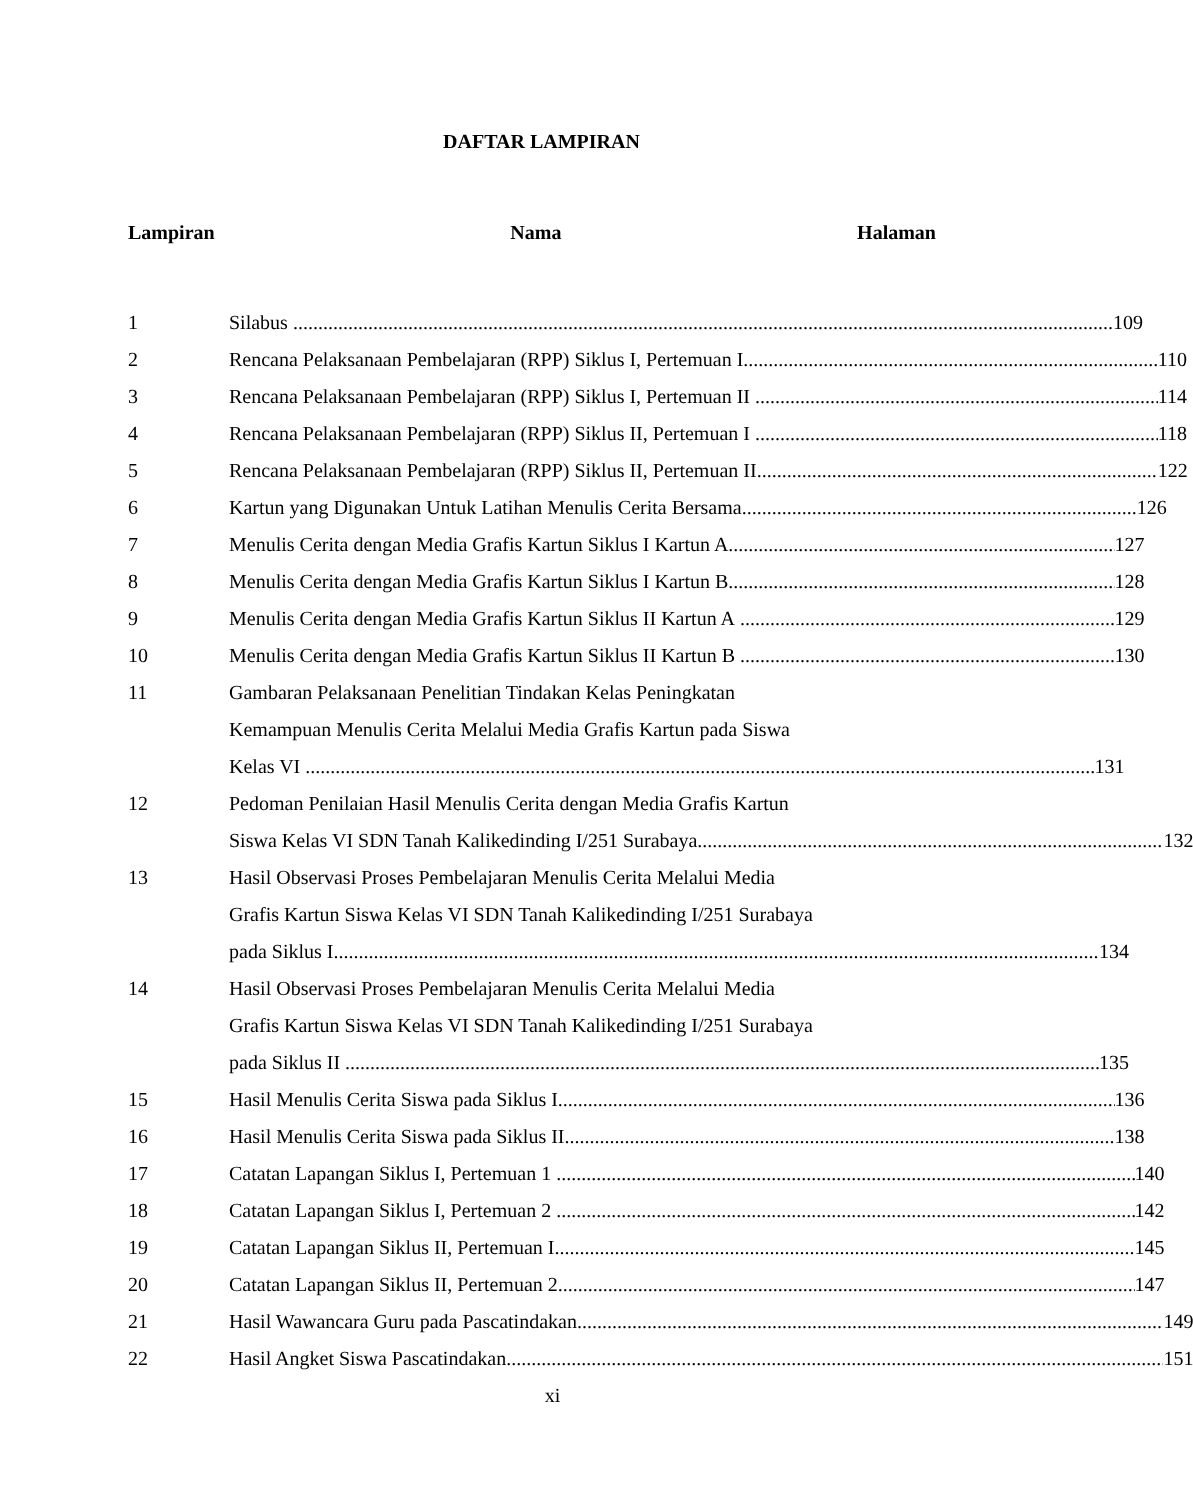DAFTAR LAMPIRAN
Lampiran Nama Halaman
1 Silabus 109
2 Rencana Pelaksanaan Pembelajaran (RPP) Siklus I, Pertemuan I 110
3 Rencana Pelaksanaan Pembelajaran (RPP) Siklus I, Pertemuan II 114
4 Rencana Pelaksanaan Pembelajaran (RPP) Siklus II, Pertemuan I 118
5 Rencana Pelaksanaan Pembelajaran (RPP) Siklus II, Pertemuan II 122
6 Kartun yang Digunakan Untuk Latihan Menulis Cerita Bersama 126
7 Menulis Cerita dengan Media Grafis Kartun Siklus I Kartun A 127
8 Menulis Cerita dengan Media Grafis Kartun Siklus I Kartun B 128
9 Menulis Cerita dengan Media Grafis Kartun Siklus II Kartun A 129
10 Menulis Cerita dengan Media Grafis Kartun Siklus II Kartun B 130
11 Gambaran Pelaksanaan Penelitian Tindakan Kelas Peningkatan
Kemampuan Menulis Cerita Melalui Media Grafis Kartun pada Siswa
Kelas VI 131
12 Pedoman Penilaian Hasil Menulis Cerita dengan Media Grafis Kartun
Siswa Kelas VI SDN Tanah Kalikedinding I/251 Surabaya 132
13 Hasil Observasi Proses Pembelajaran Menulis Cerita Melalui Media
Grafis Kartun Siswa Kelas VI SDN Tanah Kalikedinding I/251 Surabaya
pada Siklus I 134
14 Hasil Observasi Proses Pembelajaran Menulis Cerita Melalui Media
Grafis Kartun Siswa Kelas VI SDN Tanah Kalikedinding I/251 Surabaya
pada Siklus II 135
15 Hasil Menulis Cerita Siswa pada Siklus I 136
16 Hasil Menulis Cerita Siswa pada Siklus II 138
17 Catatan Lapangan Siklus I, Pertemuan 1 140
18 Catatan Lapangan Siklus I, Pertemuan 2 142
19 Catatan Lapangan Siklus II, Pertemuan I 145
20 Catatan Lapangan Siklus II, Pertemuan 2 147
21 Hasil Wawancara Guru pada Pascatindakan 149
22 Hasil Angket Siswa Pascatindakan 151
xi